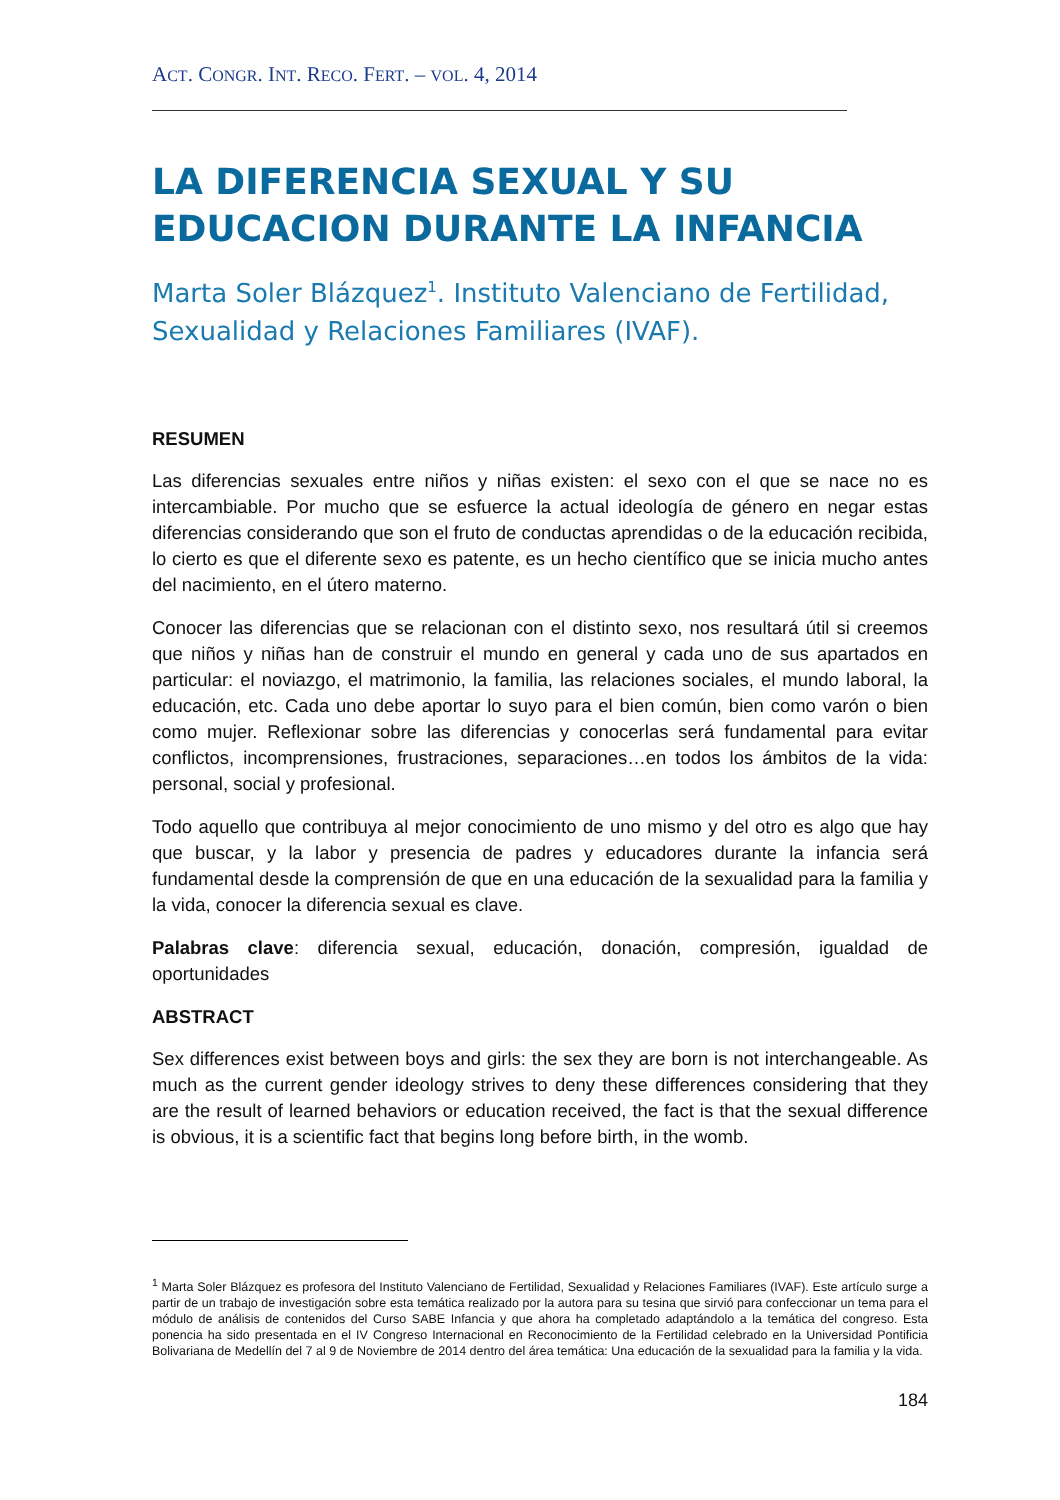ACT. CONGR. INT. RECO. FERT. – VOL. 4, 2014
LA DIFERENCIA SEXUAL Y SU EDUCACION DURANTE LA INFANCIA
Marta Soler Blázquez<sup>1</sup>. Instituto Valenciano de Fertilidad, Sexualidad y Relaciones Familiares (IVAF).
RESUMEN
Las diferencias sexuales entre niños y niñas existen: el sexo con el que se nace no es intercambiable. Por mucho que se esfuerce la actual ideología de género en negar estas diferencias considerando que son el fruto de conductas aprendidas o de la educación recibida, lo cierto es que el diferente sexo es patente, es un hecho científico que se inicia mucho antes del nacimiento, en el útero materno.
Conocer las diferencias que se relacionan con el distinto sexo, nos resultará útil si creemos que niños y niñas han de construir el mundo en general y cada uno de sus apartados en particular: el noviazgo, el matrimonio, la familia, las relaciones sociales, el mundo laboral, la educación, etc. Cada uno debe aportar lo suyo para el bien común, bien como varón o bien como mujer. Reflexionar sobre las diferencias y conocerlas será fundamental para evitar conflictos, incomprensiones, frustraciones, separaciones…en todos los ámbitos de la vida: personal, social y profesional.
Todo aquello que contribuya al mejor conocimiento de uno mismo y del otro es algo que hay que buscar, y la labor y presencia de padres y educadores durante la infancia será fundamental desde la comprensión de que en una educación de la sexualidad para la familia y la vida, conocer la diferencia sexual es clave.
Palabras clave: diferencia sexual, educación, donación, compresión, igualdad de oportunidades
ABSTRACT
Sex differences exist between boys and girls: the sex they are born is not interchangeable. As much as the current gender ideology strives to deny these differences considering that they are the result of learned behaviors or education received, the fact is that the sexual difference is obvious, it is a scientific fact that begins long before birth, in the womb.
<sup>1</sup> Marta Soler Blázquez es profesora del Instituto Valenciano de Fertilidad, Sexualidad y Relaciones Familiares (IVAF). Este artículo surge a partir de un trabajo de investigación sobre esta temática realizado por la autora para su tesina que sirvió para confeccionar un tema para el módulo de análisis de contenidos del Curso SABE Infancia y que ahora ha completado adaptándolo a la temática del congreso. Esta ponencia ha sido presentada en el IV Congreso Internacional en Reconocimiento de la Fertilidad celebrado en la Universidad Pontificia Bolivariana de Medellín del 7 al 9 de Noviembre de 2014 dentro del área temática: Una educación de la sexualidad para la familia y la vida.
184